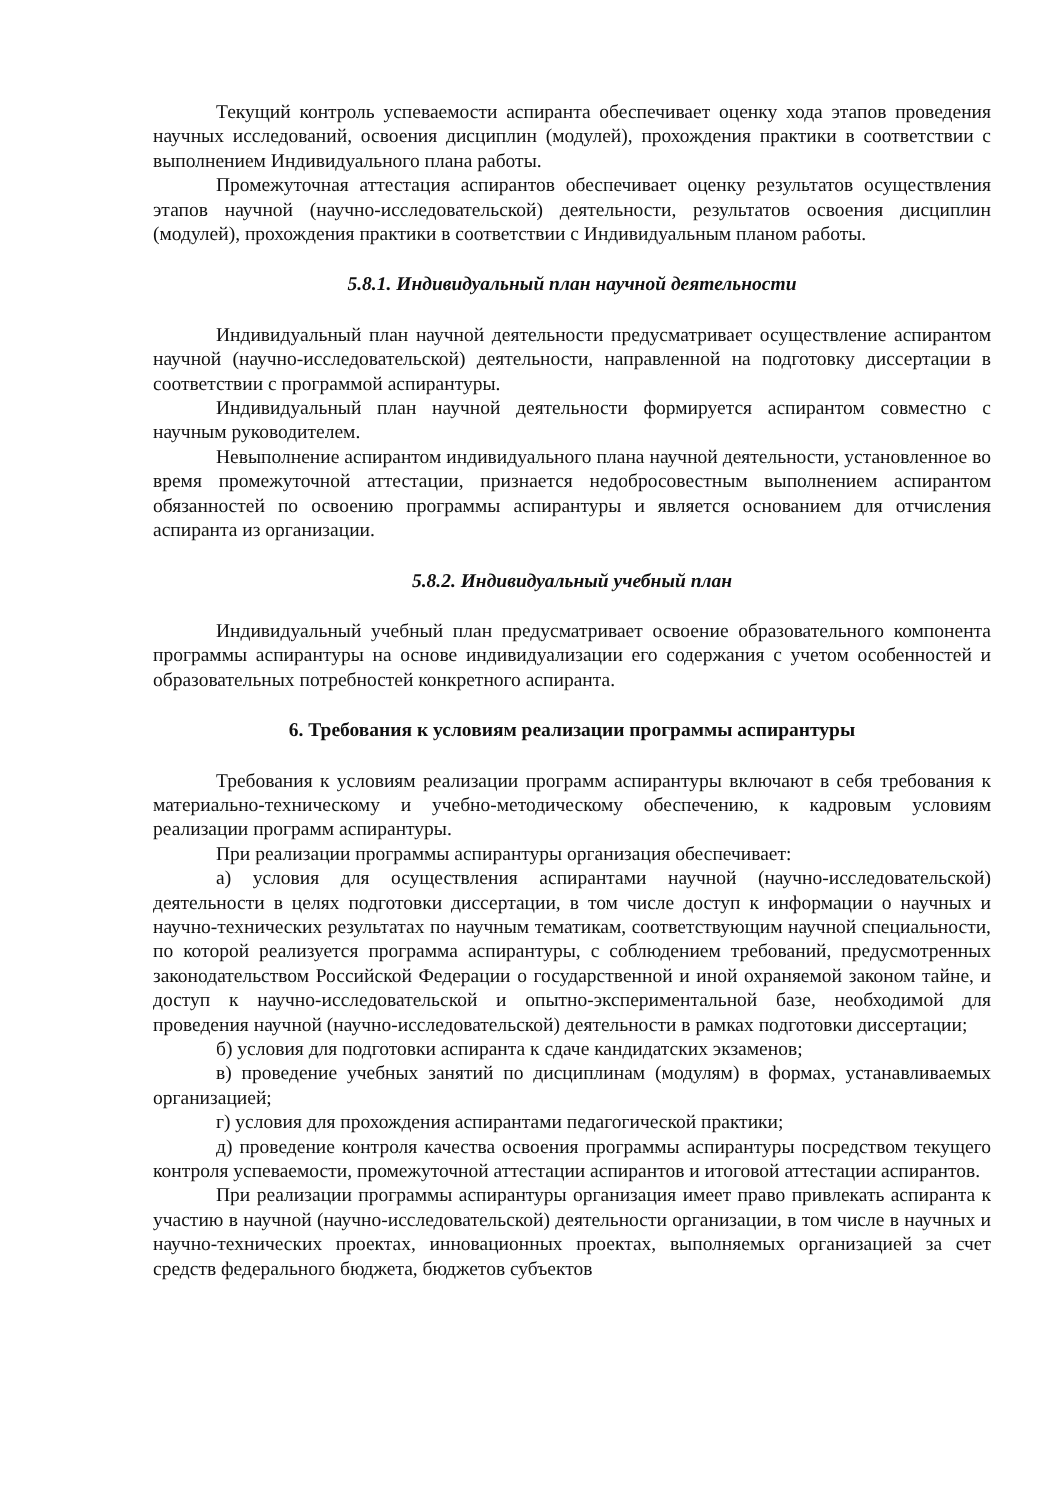Текущий контроль успеваемости аспиранта обеспечивает оценку хода этапов проведения научных исследований, освоения дисциплин (модулей), прохождения практики в соответствии с выполнением Индивидуального плана работы.
Промежуточная аттестация аспирантов обеспечивает оценку результатов осуществления этапов научной (научно-исследовательской) деятельности, результатов освоения дисциплин (модулей), прохождения практики в соответствии с Индивидуальным планом работы.
5.8.1. Индивидуальный план научной деятельности
Индивидуальный план научной деятельности предусматривает осуществление аспирантом научной (научно-исследовательской) деятельности, направленной на подготовку диссертации в соответствии с программой аспирантуры.
Индивидуальный план научной деятельности формируется аспирантом совместно с научным руководителем.
Невыполнение аспирантом индивидуального плана научной деятельности, установленное во время промежуточной аттестации, признается недобросовестным выполнением аспирантом обязанностей по освоению программы аспирантуры и является основанием для отчисления аспиранта из организации.
5.8.2. Индивидуальный учебный план
Индивидуальный учебный план предусматривает освоение образовательного компонента программы аспирантуры на основе индивидуализации его содержания с учетом особенностей и образовательных потребностей конкретного аспиранта.
6. Требования к условиям реализации программы аспирантуры
Требования к условиям реализации программ аспирантуры включают в себя требования к материально-техническому и учебно-методическому обеспечению, к кадровым условиям реализации программ аспирантуры.
При реализации программы аспирантуры организация обеспечивает:
а) условия для осуществления аспирантами научной (научно-исследовательской) деятельности в целях подготовки диссертации, в том числе доступ к информации о научных и научно-технических результатах по научным тематикам, соответствующим научной специальности, по которой реализуется программа аспирантуры, с соблюдением требований, предусмотренных законодательством Российской Федерации о государственной и иной охраняемой законом тайне, и доступ к научно-исследовательской и опытно-экспериментальной базе, необходимой для проведения научной (научно-исследовательской) деятельности в рамках подготовки диссертации;
б) условия для подготовки аспиранта к сдаче кандидатских экзаменов;
в) проведение учебных занятий по дисциплинам (модулям) в формах, устанавливаемых организацией;
г) условия для прохождения аспирантами педагогической практики;
д) проведение контроля качества освоения программы аспирантуры посредством текущего контроля успеваемости, промежуточной аттестации аспирантов и итоговой аттестации аспирантов.
При реализации программы аспирантуры организация имеет право привлекать аспиранта к участию в научной (научно-исследовательской) деятельности организации, в том числе в научных и научно-технических проектах, инновационных проектах, выполняемых организацией за счет средств федерального бюджета, бюджетов субъектов